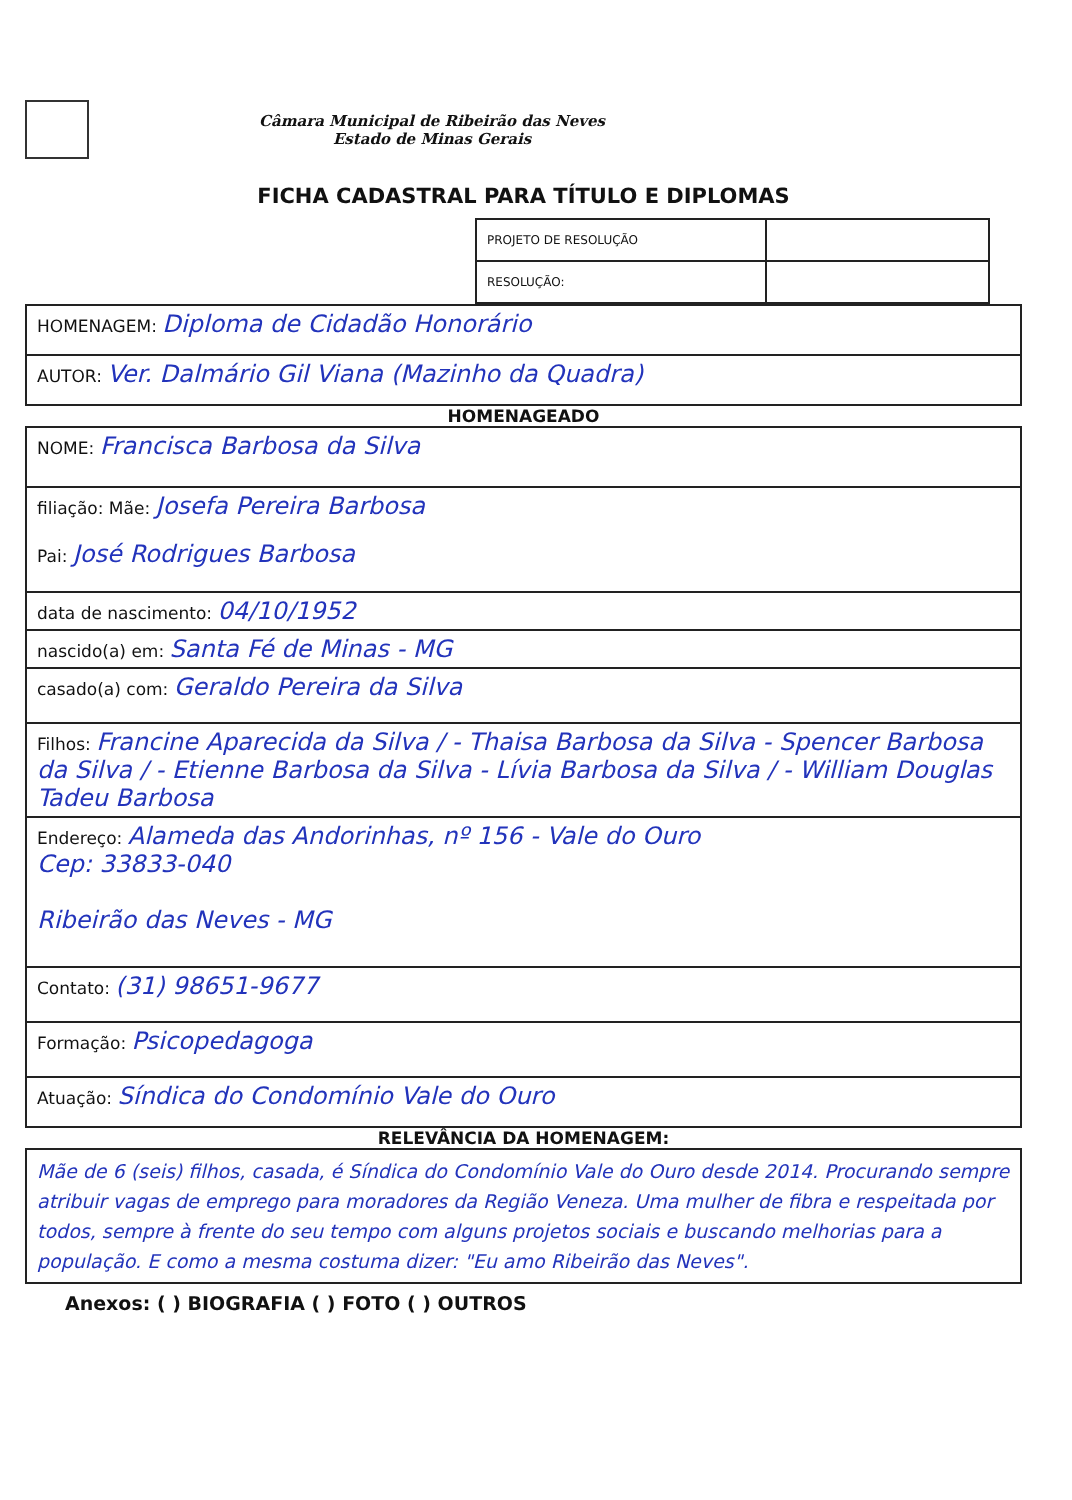Câmara Municipal de Ribeirão das Neves
Estado de Minas Gerais
FICHA CADASTRAL PARA TÍTULO E DIPLOMAS
| PROJETO DE RESOLUÇÃO | |
| RESOLUÇÃO: | |
| HOMENAGEM: Diploma de Cidadão Honorário |
| AUTOR: Ver. Dalmário Gil Viana (Mazinho da Quadra) |
HOMENAGEADO
| NOME: Francisca Barbosa da Silva |
| filiação: Mãe: Josefa Pereira Barbosa Pai: José Rodrigues Barbosa |
| data de nascimento: 04/10/1952 |
| nascido(a) em: Santa Fé de Minas - MG |
| casado(a) com: Geraldo Pereira da Silva |
| Filhos: Francine Aparecida da Silva / - Thaisa Barbosa da Silva - Spencer Barbosa da Silva / - Etienne Barbosa da Silva - Lívia Barbosa da Silva / - William Douglas Tadeu Barbosa |
| Endereço: Alameda das Andorinhas, nº 156 - Vale do Ouro Cep: 33833-040 Ribeirão das Neves - MG |
| Contato: (31) 98651-9677 |
| Formação: Psicopedagoga |
| Atuação: Síndica do Condomínio Vale do Ouro |
RELEVÂNCIA DA HOMENAGEM:
Mãe de 6 (seis) filhos, casada, é Síndica do Condomínio Vale do Ouro desde 2014. Procurando sempre atribuir vagas de emprego para moradores da Região Veneza. Uma mulher de fibra e respeitada por todos, sempre à frente do seu tempo com alguns projetos sociais e buscando melhorias para a população. E como a mesma costuma dizer: "Eu amo Ribeirão das Neves".
Anexos: ( ) BIOGRAFIA ( ) FOTO ( ) OUTROS